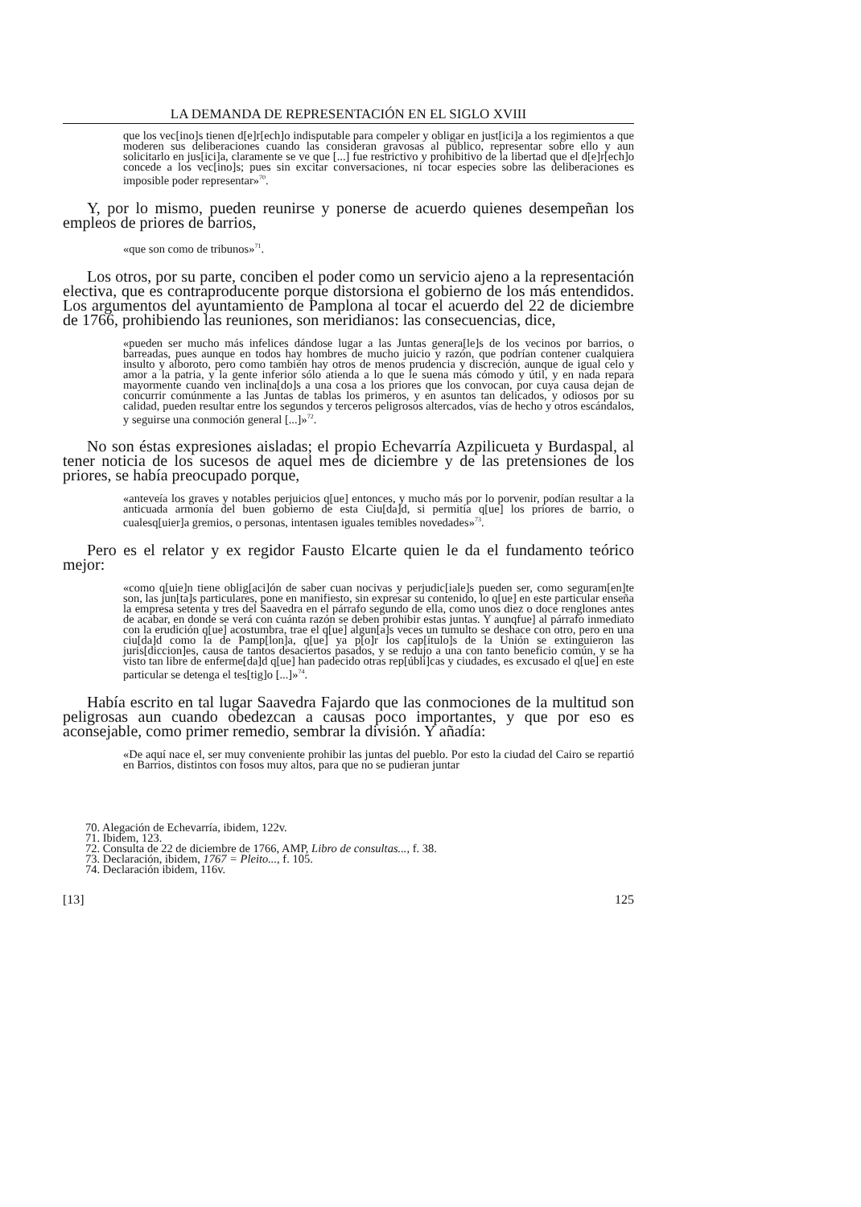LA DEMANDA DE REPRESENTACIÓN EN EL SIGLO XVIII
que los vec[ino]s tienen d[e]r[ech]o indisputable para compeler y obligar en just[ici]a a los regimientos a que moderen sus deliberaciones cuando las consideran gravosas al público, representar sobre ello y aun solicitarlo en jus[ici]a, claramente se ve que [...] fue restrictivo y prohibitivo de la libertad que el d[e]r[ech]o concede a los vec[ino]s; pues sin excitar conversaciones, ni tocar especies sobre las deliberaciones es imposible poder representar»<sup>70</sup>.
Y, por lo mismo, pueden reunirse y ponerse de acuerdo quienes desempeñan los empleos de priores de barrios,
«que son como de tribunos»<sup>71</sup>.
Los otros, por su parte, conciben el poder como un servicio ajeno a la representación electiva, que es contraproducente porque distorsiona el gobierno de los más entendidos. Los argumentos del ayuntamiento de Pamplona al tocar el acuerdo del 22 de diciembre de 1766, prohibiendo las reuniones, son meridianos: las consecuencias, dice,
«pueden ser mucho más infelices dándose lugar a las Juntas genera[le]s de los vecinos por barrios, o barreadas, pues aunque en todos hay hombres de mucho juicio y razón, que podrían contener cualquiera insulto y alboroto, pero como también hay otros de menos prudencia y discreción, aunque de igual celo y amor a la patria, y la gente inferior sólo atienda a lo que le suena más cómodo y útil, y en nada repara mayormente cuando ven inclina[do]s a una cosa a los priores que los convocan, por cuya causa dejan de concurrir comúnmente a las Juntas de tablas los primeros, y en asuntos tan delicados, y odiosos por su calidad, pueden resultar entre los segundos y terceros peligrosos altercados, vías de hecho y otros escándalos, y seguirse una conmoción general [...]»<sup>72</sup>.
No son éstas expresiones aisladas; el propio Echevarría Azpilicueta y Burdaspal, al tener noticia de los sucesos de aquel mes de diciembre y de las pretensiones de los priores, se había preocupado porque,
«anteveía los graves y notables perjuicios q[ue] entonces, y mucho más por lo porvenir, podían resultar a la anticuada armonía del buen gobierno de esta Ciu[da]d, si permitía q[ue] los priores de barrio, o cualesq[uier]a gremios, o personas, intentasen iguales temibles novedades»<sup>73</sup>.
Pero es el relator y ex regidor Fausto Elcarte quien le da el fundamento teórico mejor:
«como q[uie]n tiene oblig[aci]ón de saber cuan nocivas y perjudic[iale]s pueden ser, como seguram[en]te son, las jun[ta]s particulares, pone en manifiesto, sin expresar su contenido, lo q[ue] en este particular enseña la empresa setenta y tres del Saavedra en el párrafo segundo de ella, como unos diez o doce renglones antes de acabar, en donde se verá con cuánta razón se deben prohibir estas juntas. Y aunqfue] al párrafo inmediato con la erudición q[ue] acostumbra, trae el q[ue] algun[a]s veces un tumulto se deshace con otro, pero en una ciu[da]d como la de Pamp[lon]a, q[ue] ya p[o]r los cap[ítulo]s de la Unión se extinguieron las juris[diccion]es, causa de tantos desaciertos pasados, y se redujo a una con tanto beneficio común, y se ha visto tan libre de enferme[da]d q[ue] han padecido otras rep[úbli]cas y ciudades, es excusado el q[ue] en este particular se detenga el tes[tig]o [...]»<sup>74</sup>.
Había escrito en tal lugar Saavedra Fajardo que las conmociones de la multitud son peligrosas aun cuando obedezcan a causas poco importantes, y que por eso es aconsejable, como primer remedio, sembrar la división. Y añadía:
«De aquí nace el, ser muy conveniente prohibir las juntas del pueblo. Por esto la ciudad del Cairo se repartió en Barrios, distintos con fosos muy altos, para que no se pudieran juntar
70. Alegación de Echevarría, ibidem, 122v.
71. Ibidem, 123.
72. Consulta de 22 de diciembre de 1766, AMP, Libro de consultas..., f. 38.
73. Declaración, ibidem, 1767 = Pleito..., f. 105.
74. Declaración ibidem, 116v.
[13] 125